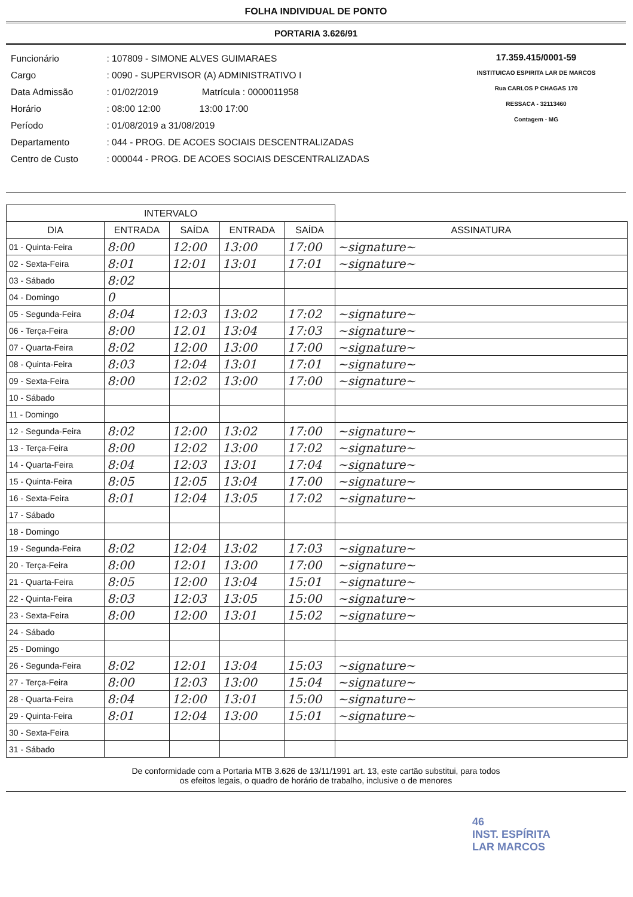FOLHA INDIVIDUAL DE PONTO
PORTARIA 3.626/91
| Funcionário | : 107809 - SIMONE ALVES GUIMARAES |
| Cargo | : 0090 - SUPERVISOR (A) ADMINISTRATIVO I |
| Data Admissão | : 01/02/2019 Matrícula : 0000011958 |
| Horário | : 08:00 12:00 13:00 17:00 |
| Período | : 01/08/2019 a 31/08/2019 |
| Departamento | : 044 - PROG. DE ACOES SOCIAIS DESCENTRALIZADAS |
| Centro de Custo | : 000044 - PROG. DE ACOES SOCIAIS DESCENTRALIZADAS |
17.359.415/0001-59
INSTITUICAO ESPIRITA LAR DE MARCOS
Rua CARLOS P CHAGAS 170
RESSACA - 32113460
Contagem - MG
| INTERVALO | | | | | |
| --- | --- | --- | --- | --- | --- |
| DIA | ENTRADA | SAÍDA | ENTRADA | SAÍDA | ASSINATURA |
| 01 - Quinta-Feira | 8:00 | 12:00 | 13:00 | 17:00 | ~signature~ |
| 02 - Sexta-Feira | 8:01 | 12:01 | 13:01 | 17:01 | ~signature~ |
| 03 - Sábado | 8:02 | | | | |
| 04 - Domingo | 0 | | | | |
| 05 - Segunda-Feira | 8:04 | 12:03 | 13:02 | 17:02 | ~signature~ |
| 06 - Terça-Feira | 8:00 | 12.01 | 13:04 | 17:03 | ~signature~ |
| 07 - Quarta-Feira | 8:02 | 12:00 | 13:00 | 17:00 | ~signature~ |
| 08 - Quinta-Feira | 8:03 | 12:04 | 13:01 | 17:01 | ~signature~ |
| 09 - Sexta-Feira | 8:00 | 12:02 | 13:00 | 17:00 | ~signature~ |
| 10 - Sábado | | | | | |
| 11 - Domingo | | | | | |
| 12 - Segunda-Feira | 8:02 | 12:00 | 13:02 | 17:00 | ~signature~ |
| 13 - Terça-Feira | 8:00 | 12:02 | 13:00 | 17:02 | ~signature~ |
| 14 - Quarta-Feira | 8:04 | 12:03 | 13:01 | 17:04 | ~signature~ |
| 15 - Quinta-Feira | 8:05 | 12:05 | 13:04 | 17:00 | ~signature~ |
| 16 - Sexta-Feira | 8:01 | 12:04 | 13:05 | 17:02 | ~signature~ |
| 17 - Sábado | | | | | |
| 18 - Domingo | | | | | |
| 19 - Segunda-Feira | 8:02 | 12:04 | 13:02 | 17:03 | ~signature~ |
| 20 - Terça-Feira | 8:00 | 12:01 | 13:00 | 17:00 | ~signature~ |
| 21 - Quarta-Feira | 8:05 | 12:00 | 13:04 | 15:01 | ~signature~ |
| 22 - Quinta-Feira | 8:03 | 12:03 | 13:05 | 15:00 | ~signature~ |
| 23 - Sexta-Feira | 8:00 | 12:00 | 13:01 | 15:02 | ~signature~ |
| 24 - Sábado | | | | | |
| 25 - Domingo | | | | | |
| 26 - Segunda-Feira | 8:02 | 12:01 | 13:04 | 15:03 | ~signature~ |
| 27 - Terça-Feira | 8:00 | 12:03 | 13:00 | 15:04 | ~signature~ |
| 28 - Quarta-Feira | 8:04 | 12:00 | 13:01 | 15:00 | ~signature~ |
| 29 - Quinta-Feira | 8:01 | 12:04 | 13:00 | 15:01 | ~signature~ |
| 30 - Sexta-Feira | | | | | |
| 31 - Sábado | | | | | |
De conformidade com a Portaria MTB 3.626 de 13/11/1991 art. 13, este cartão substitui, para todos
os efeitos legais, o quadro de horário de trabalho, inclusive o de menores
46
INST. ESPÍRITA
LAR MARCOS